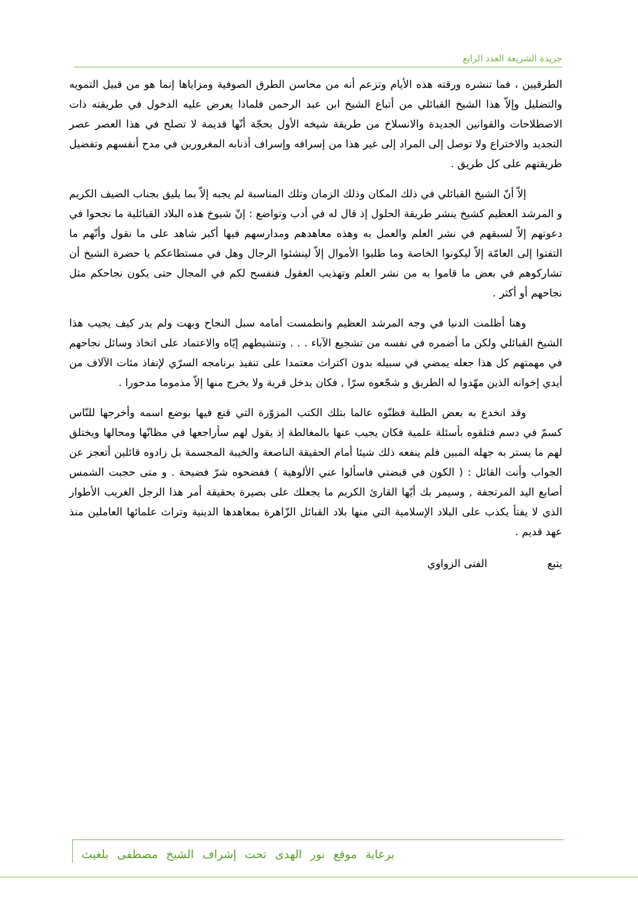جريدة الشريعة العدد الرابع
الطرقيين ، فما تنشره ورقته هذه الأيام وتزعم أنه من محاسن الطرق الصوفية ومزاياها إنما هو من قبيل التمويه والتضليل وإلاّ هذا الشيخ القبائلي من أتباع الشيخ ابن عبد الرحمن فلماذا يعرض عليه الدخول في طريقته ذات الاصطلاحات والقوانين الجديدة والانسلاخ من طريقة شيخه الأول بحجّة أنّها قديمة لا تصلح في هذا العصر عصر التجديد والاختراع ولا توصل إلى المراد إلى غير هذا من إسرافه وإسراف أذنابه المغرورين في مدح أنفسهم وتفضيل طريقتهم على كل طريق .
إلاّ أنّ الشيخ القبائلي في ذلك المكان وذلك الزمان وتلك المناسبة لم يجبه إلاّ بما يليق بجناب الضيف الكريم و المرشد العظيم كشيخ ينشر طريقة الحلول إذ قال له في أدب وتواضع : إنّ شيوخ هذه البلاد القبائلية ما نجحوا في دعوتهم إلاّ لسبقهم في نشر العلم والعمل به وهذه معاهدهم ومدارسهم فيها أكبر شاهد على ما نقول وأنّهم ما التفتوا إلى العامّة إلاّ ليكونوا الخاصة وما طلبوا الأموال إلاّ لينشئوا الرجال وهل في مستطاعكم يا حضرة الشيخ أن تشاركوهم في بعض ما قاموا به من نشر العلم وتهذيب العقول فنفسح لكم في المجال حتى يكون نجاحكم مثل نجاحهم أو أكثر .
وهنا أظلمت الدنيا في وجه المرشد العظيم وانطمست أمامه سبل النجاح وبهت ولم يدر كيف يجيب هذا الشيخ القبائلي ولكن ما أضمره في نفسه من تشجيع الآباء . . . وتنشيطهم إيّاه والاعتماد على اتخاذ وسائل نجاحهم في مهمتهم كل هذا جعله يمضي في سبيله بدون اكتراث معتمدا على تنفيذ برنامجه السرّي لإنفاذ مئات الآلاف من أيدي إخوانه الذين مهّدوا له الطريق و شجّعوه سرّا , فكان يدخل قرية ولا يخرج منها إلاّ مذموما مدحورا .
وقد انخدع به بعض الطلبة فظنّوه عالما بتلك الكتب المزوّرة التي قنع فيها بوضع اسمه وأخرجها للنّاس كسمّ في دسم فتلقوه بأسئلة علمية فكان يجيب عنها بالمغالطة إذ يقول لهم سأراجعها في مظانّها ومحالها ويختلق لهم ما يستر به جهله المبين فلم ينفعه ذلك شيئا أمام الحقيقة الناصعة والخيبة المجسمة بل زادوه قائلين أتعجز عن الجواب وأنت القائل : ( الكون في قبضتي فاسألوا عني الألوهية ) ففضحوه شرّ فضيحة . و متى حجبت الشمس أصابع اليد المرتجفة , وسيمر بك أيّها القارئ الكريم ما يجعلك على بصيرة بحقيقة أمر هذا الرجل الغريب الأطوار الذي لا يفتأ يكذب على البلاد الإسلامية التي منها بلاد القبائل الزّاهرة بمعاهدها الدينية وتراث علمائها العاملين منذ عهد قديم .
يتبع الفتى الزواوي
برعاية موقع نور الهدى تحت إشراف الشيخ مصطفى بلغيث